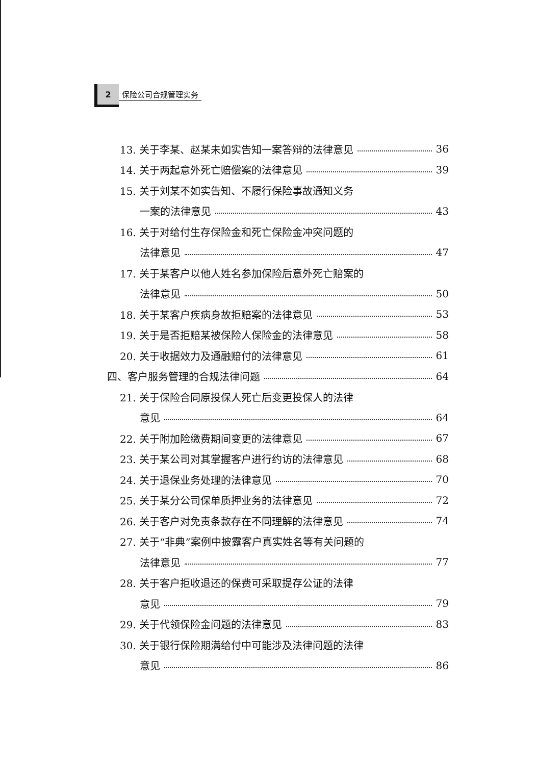2
保险公司合规管理实务
13. 关于李某、赵某未如实告知一案答辩的法律意见 36
14. 关于两起意外死亡赔偿案的法律意见 39
15. 关于刘某不如实告知、不履行保险事故通知义务
一案的法律意见 43
16. 关于对给付生存保险金和死亡保险金冲突问题的
法律意见 47
17. 关于某客户以他人姓名参加保险后意外死亡赔案的
法律意见 50
18. 关于某客户疾病身故拒赔案的法律意见 53
19. 关于是否拒赔某被保险人保险金的法律意见 58
20. 关于收据效力及通融赔付的法律意见 61
四、客户服务管理的合规法律问题 64
21. 关于保险合同原投保人死亡后变更投保人的法律
意见 64
22. 关于附加险缴费期间变更的法律意见 67
23. 关于某公司对其掌握客户进行约访的法律意见 68
24. 关于退保业务处理的法律意见 70
25. 关于某分公司保单质押业务的法律意见 72
26. 关于客户对免责条款存在不同理解的法律意见 74
27. 关于“非典”案例中披露客户真实姓名等有关问题的
法律意见 77
28. 关于客户拒收退还的保费可采取提存公证的法律
意见 79
29. 关于代领保险金问题的法律意见 83
30. 关于银行保险期满给付中可能涉及法律问题的法律
意见 86